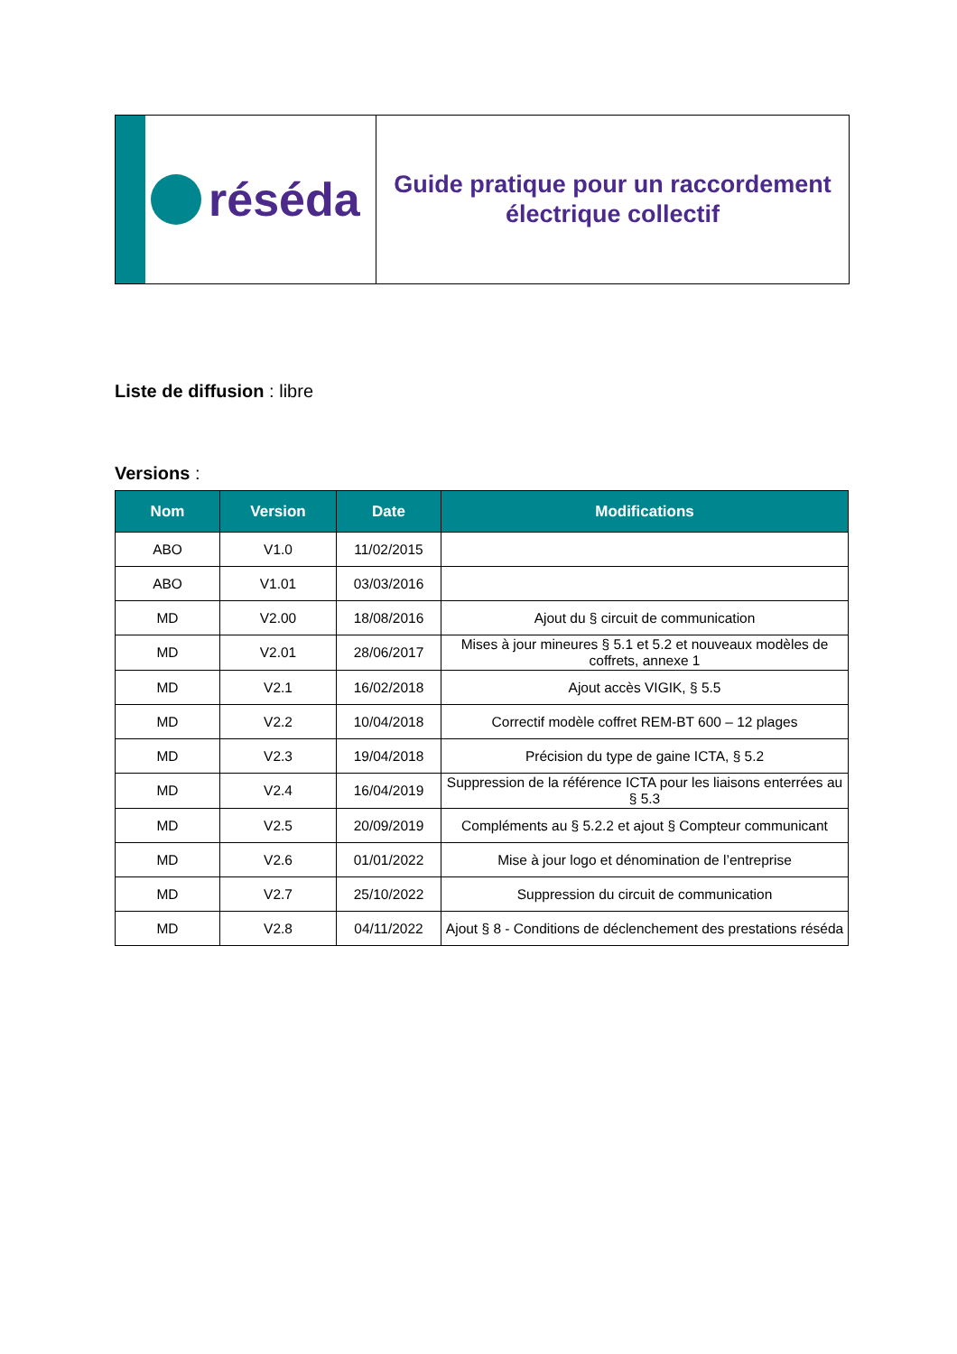réséda
Guide pratique pour un raccordement
électrique collectif
Liste de diffusion : libre
Versions :
| Nom | Version | Date | Modifications |
| --- | --- | --- | --- |
| ABO | V1.0 | 11/02/2015 | |
| ABO | V1.01 | 03/03/2016 | |
| MD | V2.00 | 18/08/2016 | Ajout du § circuit de communication |
| MD | V2.01 | 28/06/2017 | Mises à jour mineures § 5.1 et 5.2 et nouveaux modèles de coffrets, annexe 1 |
| MD | V2.1 | 16/02/2018 | Ajout accès VIGIK, § 5.5 |
| MD | V2.2 | 10/04/2018 | Correctif modèle coffret REM-BT 600 – 12 plages |
| MD | V2.3 | 19/04/2018 | Précision du type de gaine ICTA, § 5.2 |
| MD | V2.4 | 16/04/2019 | Suppression de la référence ICTA pour les liaisons enterrées au § 5.3 |
| MD | V2.5 | 20/09/2019 | Compléments au § 5.2.2 et ajout § Compteur communicant |
| MD | V2.6 | 01/01/2022 | Mise à jour logo et dénomination de l’entreprise |
| MD | V2.7 | 25/10/2022 | Suppression du circuit de communication |
| MD | V2.8 | 04/11/2022 | Ajout § 8 - Conditions de déclenchement des prestations réséda |